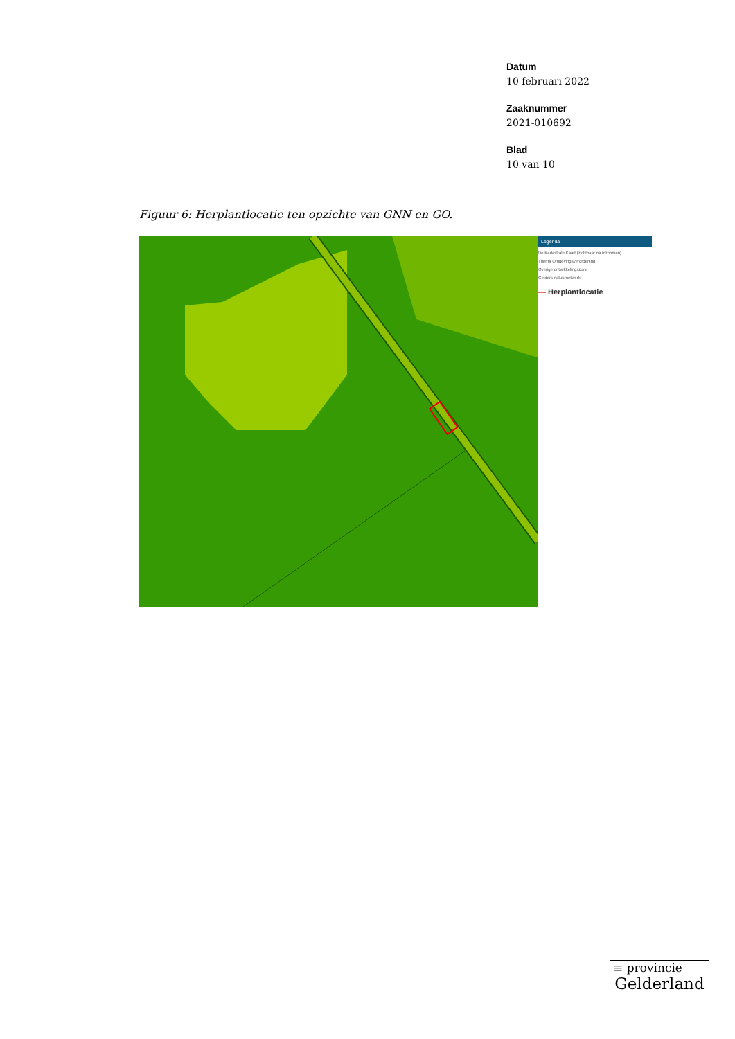Datum
10 februari 2022
Zaaknummer
2021-010692
Blad
10 van 10
Figuur 6: Herplantlocatie ten opzichte van GNN en GO.
Legenda
De Kadastrale Kaart (zichtbaar na inzoomen)
Thema Omgevingsverordening
Overige ontwikkelingszone
Gelders natuurnetwerk
— Herplantlocatie
≡ provincie
Gelderland